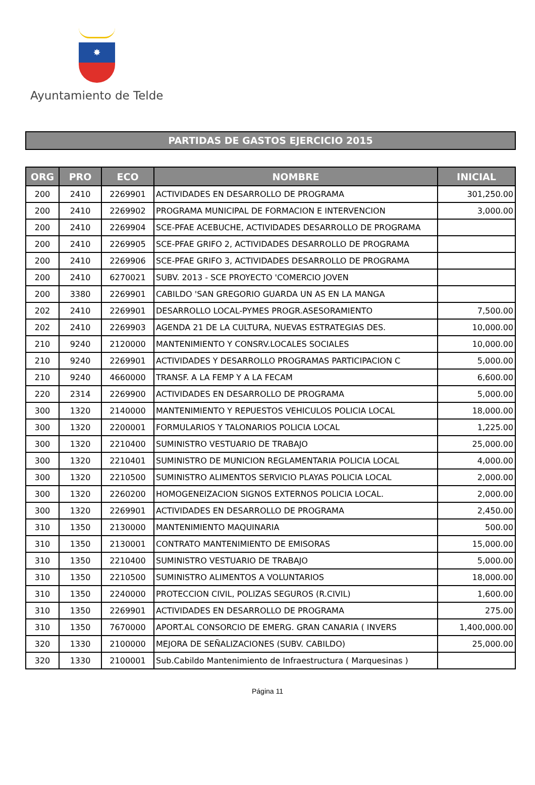✸
Ayuntamiento de Telde
PARTIDAS DE GASTOS EJERCICIO 2015
| ORG | PRO | ECO | NOMBRE | INICIAL |
| --- | --- | --- | --- | --- |
| 200 | 2410 | 2269901 | ACTIVIDADES EN DESARROLLO DE PROGRAMA | 301,250.00 |
| 200 | 2410 | 2269902 | PROGRAMA MUNICIPAL DE FORMACION E INTERVENCION | 3,000.00 |
| 200 | 2410 | 2269904 | SCE-PFAE ACEBUCHE, ACTIVIDADES DESARROLLO DE PROGRAMA | |
| 200 | 2410 | 2269905 | SCE-PFAE GRIFO 2, ACTIVIDADES DESARROLLO DE PROGRAMA | |
| 200 | 2410 | 2269906 | SCE-PFAE GRIFO 3, ACTIVIDADES DESARROLLO DE PROGRAMA | |
| 200 | 2410 | 6270021 | SUBV. 2013 - SCE PROYECTO 'COMERCIO JOVEN | |
| 200 | 3380 | 2269901 | CABILDO 'SAN GREGORIO GUARDA UN AS EN LA MANGA | |
| 202 | 2410 | 2269901 | DESARROLLO LOCAL-PYMES PROGR.ASESORAMIENTO | 7,500.00 |
| 202 | 2410 | 2269903 | AGENDA 21 DE LA CULTURA, NUEVAS ESTRATEGIAS DES. | 10,000.00 |
| 210 | 9240 | 2120000 | MANTENIMIENTO Y CONSRV.LOCALES SOCIALES | 10,000.00 |
| 210 | 9240 | 2269901 | ACTIVIDADES Y DESARROLLO PROGRAMAS PARTICIPACION C | 5,000.00 |
| 210 | 9240 | 4660000 | TRANSF. A LA FEMP Y A LA FECAM | 6,600.00 |
| 220 | 2314 | 2269900 | ACTIVIDADES EN DESARROLLO DE PROGRAMA | 5,000.00 |
| 300 | 1320 | 2140000 | MANTENIMIENTO Y REPUESTOS VEHICULOS POLICIA LOCAL | 18,000.00 |
| 300 | 1320 | 2200001 | FORMULARIOS Y TALONARIOS POLICIA LOCAL | 1,225.00 |
| 300 | 1320 | 2210400 | SUMINISTRO VESTUARIO DE TRABAJO | 25,000.00 |
| 300 | 1320 | 2210401 | SUMINISTRO DE MUNICION REGLAMENTARIA POLICIA LOCAL | 4,000.00 |
| 300 | 1320 | 2210500 | SUMINISTRO ALIMENTOS SERVICIO PLAYAS POLICIA LOCAL | 2,000.00 |
| 300 | 1320 | 2260200 | HOMOGENEIZACION SIGNOS EXTERNOS POLICIA LOCAL. | 2,000.00 |
| 300 | 1320 | 2269901 | ACTIVIDADES EN DESARROLLO DE PROGRAMA | 2,450.00 |
| 310 | 1350 | 2130000 | MANTENIMIENTO MAQUINARIA | 500.00 |
| 310 | 1350 | 2130001 | CONTRATO MANTENIMIENTO DE EMISORAS | 15,000.00 |
| 310 | 1350 | 2210400 | SUMINISTRO VESTUARIO DE TRABAJO | 5,000.00 |
| 310 | 1350 | 2210500 | SUMINISTRO ALIMENTOS A VOLUNTARIOS | 18,000.00 |
| 310 | 1350 | 2240000 | PROTECCION CIVIL, POLIZAS SEGUROS (R.CIVIL) | 1,600.00 |
| 310 | 1350 | 2269901 | ACTIVIDADES EN DESARROLLO DE PROGRAMA | 275.00 |
| 310 | 1350 | 7670000 | APORT.AL CONSORCIO DE EMERG. GRAN CANARIA ( INVERS | 1,400,000.00 |
| 320 | 1330 | 2100000 | MEJORA DE SEÑALIZACIONES (SUBV. CABILDO) | 25,000.00 |
| 320 | 1330 | 2100001 | Sub.Cabildo Mantenimiento de Infraestructura ( Marquesinas ) | |
Página 11